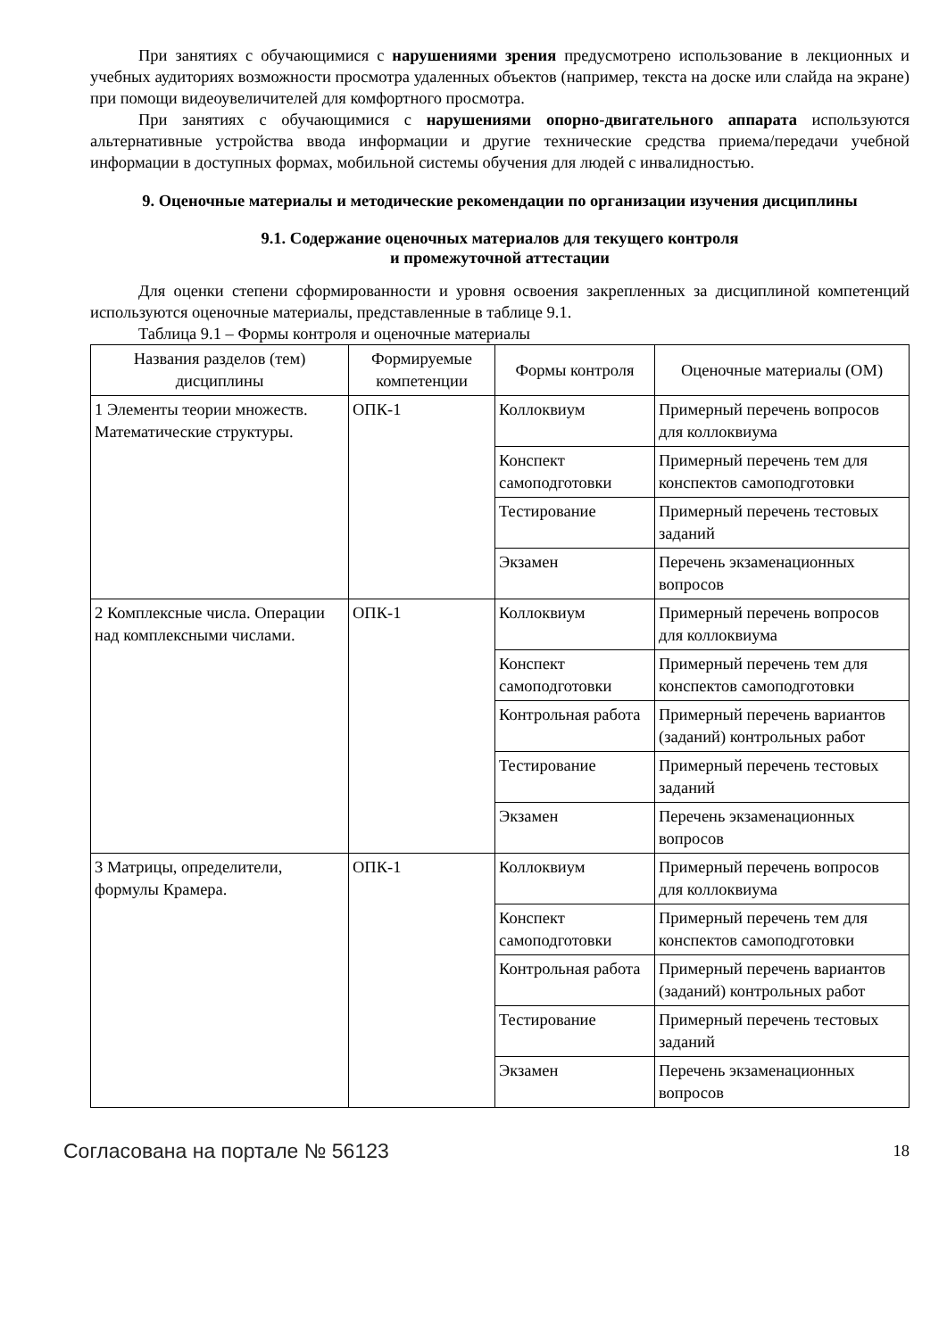При занятиях с обучающимися с нарушениями зрения предусмотрено использование в лекционных и учебных аудиториях возможности просмотра удаленных объектов (например, текста на доске или слайда на экране) при помощи видеоувеличителей для комфортного просмотра.
При занятиях с обучающимися с нарушениями опорно-двигательного аппарата используются альтернативные устройства ввода информации и другие технические средства приема/передачи учебной информации в доступных формах, мобильной системы обучения для людей с инвалидностью.
9. Оценочные материалы и методические рекомендации по организации изучения дисциплины
9.1. Содержание оценочных материалов для текущего контроля
и промежуточной аттестации
Для оценки степени сформированности и уровня освоения закрепленных за дисциплиной компетенций используются оценочные материалы, представленные в таблице 9.1.
Таблица 9.1 – Формы контроля и оценочные материалы
| Названия разделов (тем) дисциплины | Формируемые компетенции | Формы контроля | Оценочные материалы (ОМ) |
| --- | --- | --- | --- |
| 1 Элементы теории множеств. Математические структуры. | ОПК-1 | Коллоквиум | Примерный перечень вопросов для коллоквиума |
| | | Конспект самоподготовки | Примерный перечень тем для конспектов самоподготовки |
| | | Тестирование | Примерный перечень тестовых заданий |
| | | Экзамен | Перечень экзаменационных вопросов |
| 2 Комплексные числа. Операции над комплексными числами. | ОПК-1 | Коллоквиум | Примерный перечень вопросов для коллоквиума |
| | | Конспект самоподготовки | Примерный перечень тем для конспектов самоподготовки |
| | | Контрольная работа | Примерный перечень вариантов (заданий) контрольных работ |
| | | Тестирование | Примерный перечень тестовых заданий |
| | | Экзамен | Перечень экзаменационных вопросов |
| 3 Матрицы, определители, формулы Крамера. | ОПК-1 | Коллоквиум | Примерный перечень вопросов для коллоквиума |
| | | Конспект самоподготовки | Примерный перечень тем для конспектов самоподготовки |
| | | Контрольная работа | Примерный перечень вариантов (заданий) контрольных работ |
| | | Тестирование | Примерный перечень тестовых заданий |
| | | Экзамен | Перечень экзаменационных вопросов |
Согласована на портале № 56123 18